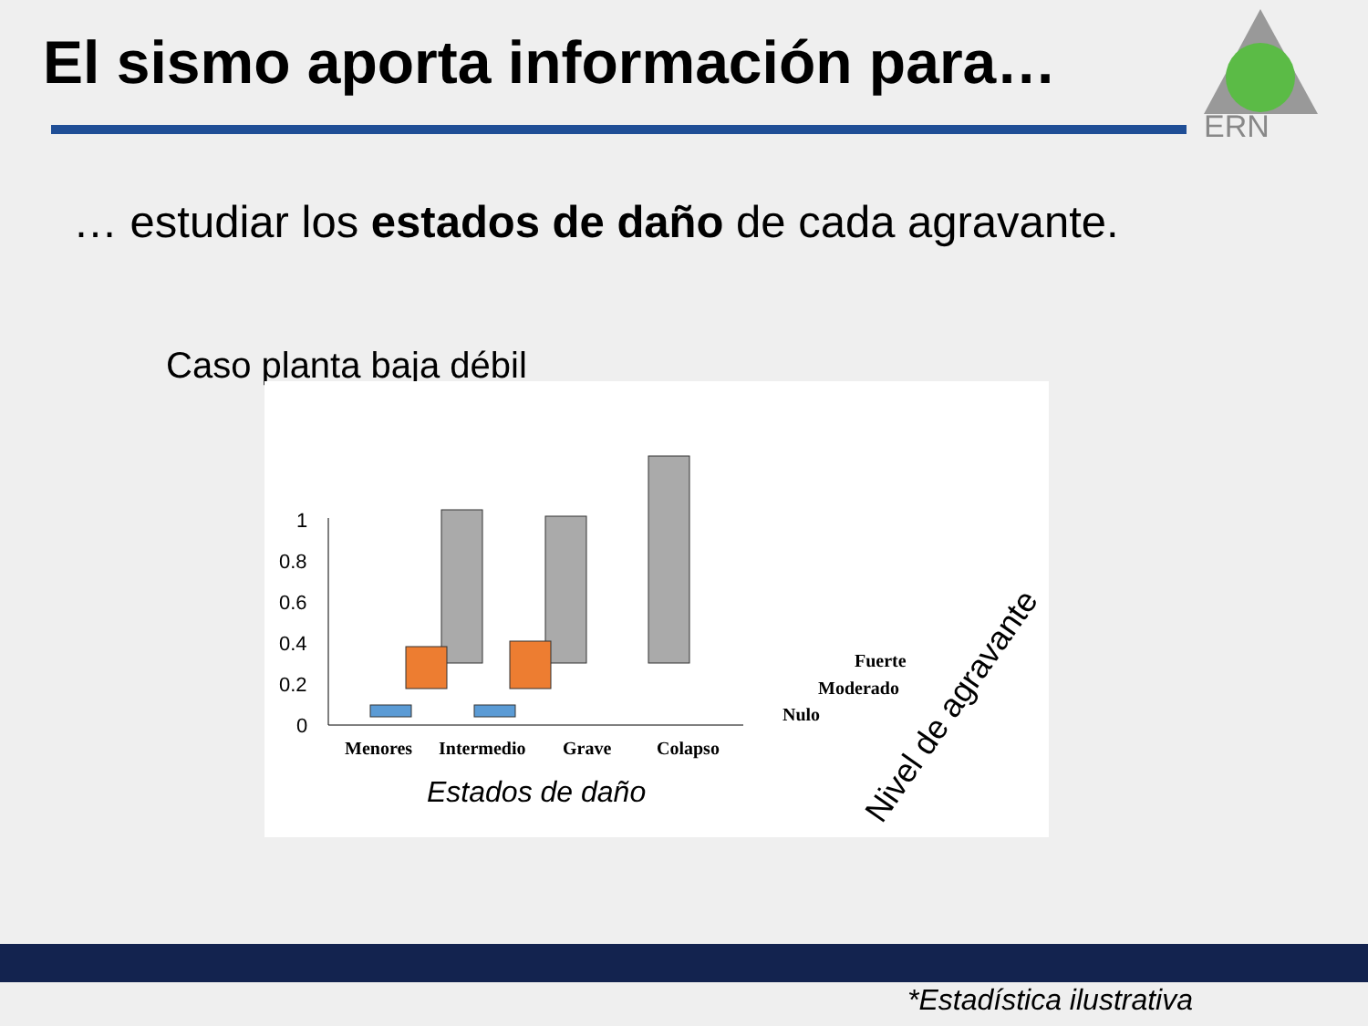El sismo aporta información para…
ERN
… estudiar los estados de daño de cada agravante.
Caso planta baja débil
1
0.8
0.6
0.4
0.2
0
Menores
Intermedio
Grave
Colapso
Fuerte
Moderado
Nulo
Estados de daño
Nivel de agravante
*Estadística ilustrativa